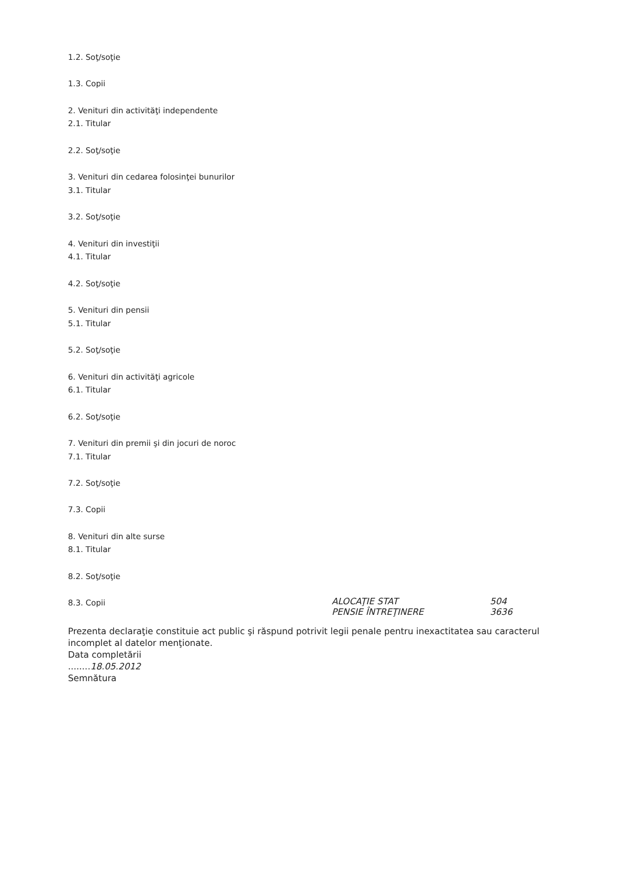1.2. Soţ/soţie
1.3. Copii
2. Venituri din activităţi independente
2.1. Titular
2.2. Soţ/soţie
3. Venituri din cedarea folosinţei bunurilor
3.1. Titular
3.2. Soţ/soţie
4. Venituri din investiţii
4.1. Titular
4.2. Soţ/soţie
5. Venituri din pensii
5.1. Titular
5.2. Soţ/soţie
6. Venituri din activităţi agricole
6.1. Titular
6.2. Soţ/soţie
7. Venituri din premii şi din jocuri de noroc
7.1. Titular
7.2. Soţ/soţie
7.3. Copii
8. Venituri din alte surse
8.1. Titular
8.2. Soţ/soţie
8.3. Copii ALOCAŢIE STAT
PENSIE ÎNTREŢINERE 504
3636
Prezenta declaraţie constituie act public şi răspund potrivit legii penale pentru inexactitatea sau caracterul incomplet al datelor menţionate.
Data completării
........18.05.2012
Semnătura